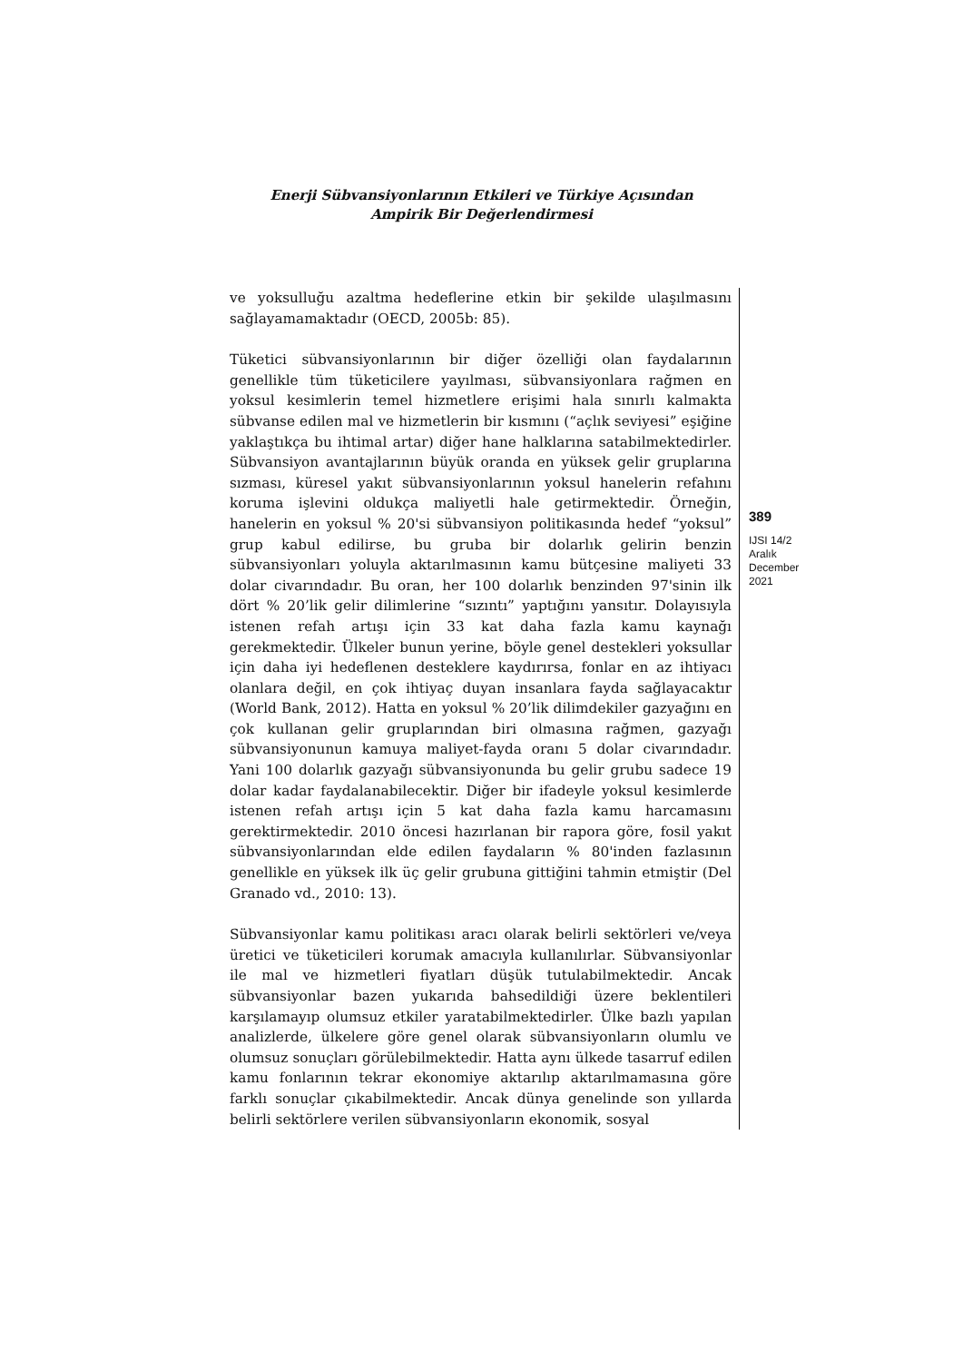Enerji Sübvansiyonlarının Etkileri ve Türkiye Açısından
Ampirik Bir Değerlendirmesi
ve yoksulluğu azaltma hedeflerine etkin bir şekilde ulaşılmasını sağlayamamaktadır (OECD, 2005b: 85).
Tüketici sübvansiyonlarının bir diğer özelliği olan faydalarının genellikle tüm tüketicilere yayılması, sübvansiyonlara rağmen en yoksul kesimlerin temel hizmetlere erişimi hala sınırlı kalmakta sübvanse edilen mal ve hizmetlerin bir kısmını (“açlık seviyesi” eşiğine yaklaştıkça bu ihtimal artar) diğer hane halklarına satabilmektedirler. Sübvansiyon avantajlarının büyük oranda en yüksek gelir gruplarına sızması, küresel yakıt sübvansiyonlarının yoksul hanelerin refahını koruma işlevini oldukça maliyetli hale getirmektedir. Örneğin, hanelerin en yoksul % 20'si sübvansiyon politikasında hedef “yoksul” grup kabul edilirse, bu gruba bir dolarlık gelirin benzin sübvansiyonları yoluyla aktarılmasının kamu bütçesine maliyeti 33 dolar civarındadır. Bu oran, her 100 dolarlık benzinden 97'sinin ilk dört % 20’lik gelir dilimlerine “sızıntı” yaptığını yansıtır. Dolayısıyla istenen refah artışı için 33 kat daha fazla kamu kaynağı gerekmektedir. Ülkeler bunun yerine, böyle genel destekleri yoksullar için daha iyi hedeflenen desteklere kaydırırsa, fonlar en az ihtiyacı olanlara değil, en çok ihtiyaç duyan insanlara fayda sağlayacaktır (World Bank, 2012). Hatta en yoksul % 20’lik dilimdekiler gazyağını en çok kullanan gelir gruplarından biri olmasına rağmen, gazyağı sübvansiyonunun kamuya maliyet-fayda oranı 5 dolar civarındadır. Yani 100 dolarlık gazyağı sübvansiyonunda bu gelir grubu sadece 19 dolar kadar faydalanabilecektir. Diğer bir ifadeyle yoksul kesimlerde istenen refah artışı için 5 kat daha fazla kamu harcamasını gerektirmektedir. 2010 öncesi hazırlanan bir rapora göre, fosil yakıt sübvansiyonlarından elde edilen faydaların % 80'inden fazlasının genellikle en yüksek ilk üç gelir grubuna gittiğini tahmin etmiştir (Del Granado vd., 2010: 13).
Sübvansiyonlar kamu politikası aracı olarak belirli sektörleri ve/veya üretici ve tüketicileri korumak amacıyla kullanılırlar. Sübvansiyonlar ile mal ve hizmetleri fiyatları düşük tutulabilmektedir. Ancak sübvansiyonlar bazen yukarıda bahsedildiği üzere beklentileri karşılamayıp olumsuz etkiler yaratabilmektedirler. Ülke bazlı yapılan analizlerde, ülkelere göre genel olarak sübvansiyonların olumlu ve olumsuz sonuçları görülebilmektedir. Hatta aynı ülkede tasarruf edilen kamu fonlarının tekrar ekonomiye aktarılıp aktarılmamasına göre farklı sonuçlar çıkabilmektedir. Ancak dünya genelinde son yıllarda belirli sektörlere verilen sübvansiyonların ekonomik, sosyal
389
IJSI 14/2
Aralık
December
2021